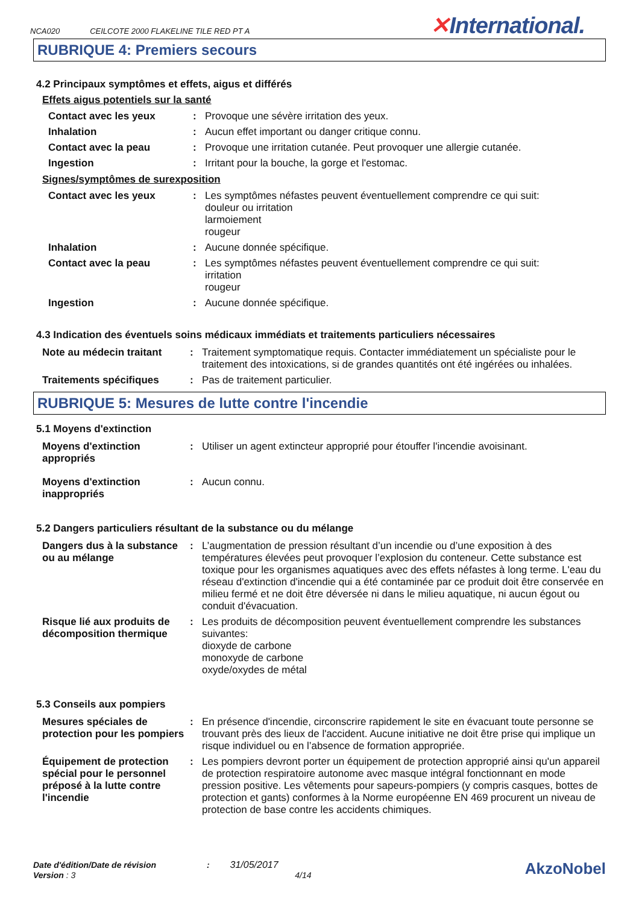NCA020 CEILCOTE 2000 FLAKELINE TILE RED PT A
✕International.
RUBRIQUE 4: Premiers secours
4.2 Principaux symptômes et effets, aigus et différés
Effets aigus potentiels sur la santé
| Contact avec les yeux | : | Provoque une sévère irritation des yeux. |
| Inhalation | : | Aucun effet important ou danger critique connu. |
| Contact avec la peau | : | Provoque une irritation cutanée. Peut provoquer une allergie cutanée. |
| Ingestion | : | Irritant pour la bouche, la gorge et l'estomac. |
Signes/symptômes de surexposition
| Contact avec les yeux | : | Les symptômes néfastes peuvent éventuellement comprendre ce qui suit: douleur ou irritation larmoiement rougeur |
| Inhalation | : | Aucune donnée spécifique. |
| Contact avec la peau | : | Les symptômes néfastes peuvent éventuellement comprendre ce qui suit: irritation rougeur |
| Ingestion | : | Aucune donnée spécifique. |
4.3 Indication des éventuels soins médicaux immédiats et traitements particuliers nécessaires
| Note au médecin traitant | : | Traitement symptomatique requis. Contacter immédiatement un spécialiste pour le traitement des intoxications, si de grandes quantités ont été ingérées ou inhalées. |
| Traitements spécifiques | : | Pas de traitement particulier. |
RUBRIQUE 5: Mesures de lutte contre l'incendie
5.1 Moyens d'extinction
| Moyens d'extinction appropriés | : | Utiliser un agent extincteur approprié pour étouffer l'incendie avoisinant. |
| Moyens d'extinction inappropriés | : | Aucun connu. |
5.2 Dangers particuliers résultant de la substance ou du mélange
| Dangers dus à la substance ou au mélange | : | L’augmentation de pression résultant d’un incendie ou d’une exposition à des températures élevées peut provoquer l’explosion du conteneur. Cette substance est toxique pour les organismes aquatiques avec des effets néfastes à long terme. L'eau du réseau d'extinction d'incendie qui a été contaminée par ce produit doit être conservée en milieu fermé et ne doit être déversée ni dans le milieu aquatique, ni aucun égout ou conduit d'évacuation. |
| Risque lié aux produits de décomposition thermique | : | Les produits de décomposition peuvent éventuellement comprendre les substances suivantes: dioxyde de carbone monoxyde de carbone oxyde/oxydes de métal |
5.3 Conseils aux pompiers
| Mesures spéciales de protection pour les pompiers | : | En présence d'incendie, circonscrire rapidement le site en évacuant toute personne se trouvant près des lieux de l'accident. Aucune initiative ne doit être prise qui implique un risque individuel ou en l’absence de formation appropriée. |
| Équipement de protection spécial pour le personnel préposé à la lutte contre l'incendie | : | Les pompiers devront porter un équipement de protection approprié ainsi qu'un appareil de protection respiratoire autonome avec masque intégral fonctionnant en mode pression positive. Les vêtements pour sapeurs-pompiers (y compris casques, bottes de protection et gants) conformes à la Norme européenne EN 469 procurent un niveau de protection de base contre les accidents chimiques. |
Date d'édition/Date de révision : 31/05/2017 AkzoNobel
Version : 3 4/14